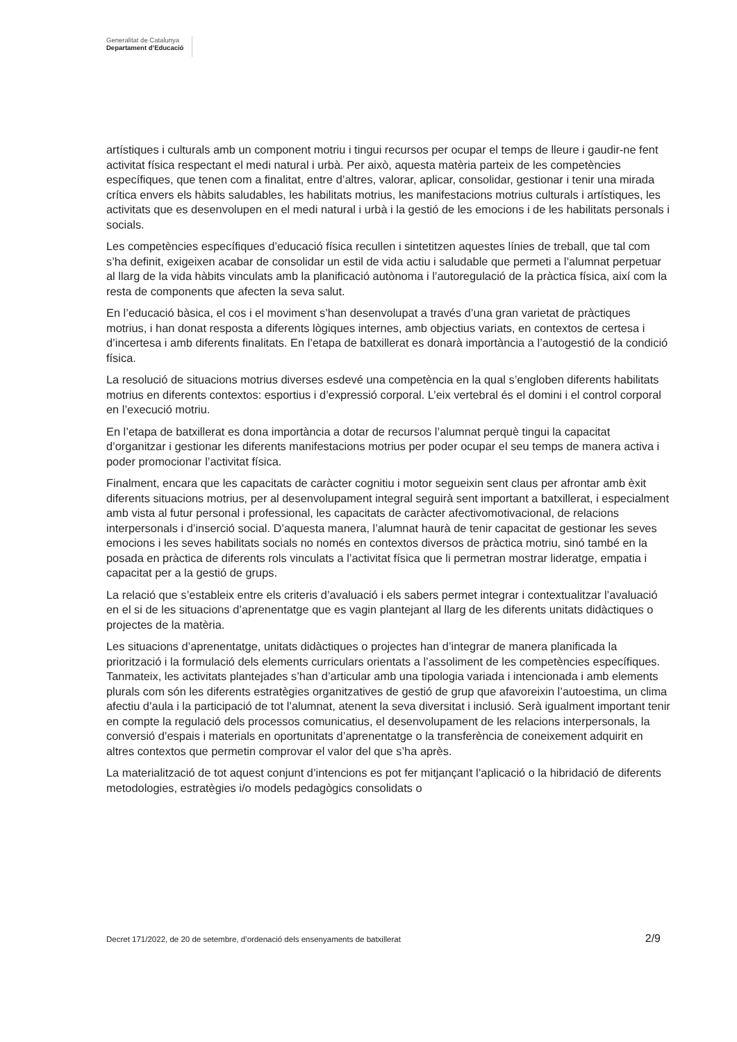Generalitat de Catalunya
Departament d’Educació
artístiques i culturals amb un component motriu i tingui recursos per ocupar el temps de lleure i gaudir-ne fent activitat física respectant el medi natural i urbà. Per això, aquesta matèria parteix de les competències específiques, que tenen com a finalitat, entre d’altres, valorar, aplicar, consolidar, gestionar i tenir una mirada crítica envers els hàbits saludables, les habilitats motrius, les manifestacions motrius culturals i artístiques, les activitats que es desenvolupen en el medi natural i urbà i la gestió de les emocions i de les habilitats personals i socials.
Les competències específiques d’educació física recullen i sintetitzen aquestes línies de treball, que tal com s’ha definit, exigeixen acabar de consolidar un estil de vida actiu i saludable que permeti a l’alumnat perpetuar al llarg de la vida hàbits vinculats amb la planificació autònoma i l’autoregulació de la pràctica física, així com la resta de components que afecten la seva salut.
En l’educació bàsica, el cos i el moviment s’han desenvolupat a través d’una gran varietat de pràctiques motrius, i han donat resposta a diferents lògiques internes, amb objectius variats, en contextos de certesa i d’incertesa i amb diferents finalitats. En l’etapa de batxillerat es donarà importància a l’autogestió de la condició física.
La resolució de situacions motrius diverses esdevé una competència en la qual s’engloben diferents habilitats motrius en diferents contextos: esportius i d’expressió corporal. L’eix vertebral és el domini i el control corporal en l’execució motriu.
En l’etapa de batxillerat es dona importància a dotar de recursos l’alumnat perquè tingui la capacitat d’organitzar i gestionar les diferents manifestacions motrius per poder ocupar el seu temps de manera activa i poder promocionar l’activitat física.
Finalment, encara que les capacitats de caràcter cognitiu i motor segueixin sent claus per afrontar amb èxit diferents situacions motrius, per al desenvolupament integral seguirà sent important a batxillerat, i especialment amb vista al futur personal i professional, les capacitats de caràcter afectivomotivacional, de relacions interpersonals i d’inserció social. D’aquesta manera, l’alumnat haurà de tenir capacitat de gestionar les seves emocions i les seves habilitats socials no només en contextos diversos de pràctica motriu, sinó també en la posada en pràctica de diferents rols vinculats a l’activitat física que li permetran mostrar lideratge, empatia i capacitat per a la gestió de grups.
La relació que s’estableix entre els criteris d’avaluació i els sabers permet integrar i contextualitzar l’avaluació en el si de les situacions d’aprenentatge que es vagin plantejant al llarg de les diferents unitats didàctiques o projectes de la matèria.
Les situacions d’aprenentatge, unitats didàctiques o projectes han d’integrar de manera planificada la priorització i la formulació dels elements curriculars orientats a l’assoliment de les competències específiques. Tanmateix, les activitats plantejades s’han d’articular amb una tipologia variada i intencionada i amb elements plurals com són les diferents estratègies organitzatives de gestió de grup que afavoreixin l’autoestima, un clima afectiu d’aula i la participació de tot l’alumnat, atenent la seva diversitat i inclusió. Serà igualment important tenir en compte la regulació dels processos comunicatius, el desenvolupament de les relacions interpersonals, la conversió d’espais i materials en oportunitats d’aprenentatge o la transferència de coneixement adquirit en altres contextos que permetin comprovar el valor del que s’ha après.
La materialització de tot aquest conjunt d’intencions es pot fer mitjançant l’aplicació o la hibridació de diferents metodologies, estratègies i/o models pedagògics consolidats o
Decret 171/2022, de 20 de setembre, d’ordenació dels ensenyaments de batxillerat 2/9